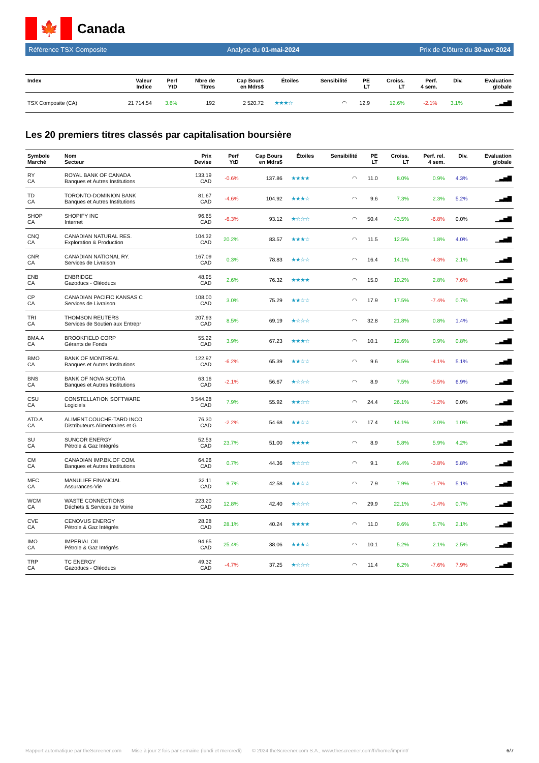🍁
Canada
Référence TSX Composite Analyse du 01-mai-2024 Prix de Clôture du 30-avr-2024
| Index | Valeur Indice | Perf YtD | Nbre de Titres | Cap Bours en Mdrs$ | Étoiles | Sensibilité | PE LT | Croiss. LT | Perf. 4 sem. | Div. | Evaluation globale |
| --- | --- | --- | --- | --- | --- | --- | --- | --- | --- | --- | --- |
| TSX Composite (CA) | 21 714.54 | 3.6% | 192 | 2 520.72 | ★★★☆ | ◠ | 12.9 | 12.6% | -2.1% | 3.1% | ▁▃▅▇ |
Les 20 premiers titres classés par capitalisation boursière
| Symbole Marché | Nom Secteur | Prix Devise | Perf YtD | Cap Bours en Mdrs$ | Étoiles | Sensibilité | PE LT | Croiss. LT | Perf. rel. 4 sem. | Div. | Evaluation globale |
| --- | --- | --- | --- | --- | --- | --- | --- | --- | --- | --- | --- |
| RY CA | ROYAL BANK OF CANADA Banques et Autres Institutions | 133.19 CAD | -0.6% | 137.86 | ★★★★ | ◠ | 11.0 | 8.0% | 0.9% | 4.3% | ▁▃▅▇ |
| TD CA | TORONTO-DOMINION BANK Banques et Autres Institutions | 81.67 CAD | -4.6% | 104.92 | ★★★☆ | ◠ | 9.6 | 7.3% | 2.3% | 5.2% | ▁▃▅▇ |
| SHOP CA | SHOPIFY INC Internet | 96.65 CAD | -6.3% | 93.12 | ★☆☆☆ | ◠ | 50.4 | 43.5% | -6.8% | 0.0% | ▁▃▅▇ |
| CNQ CA | CANADIAN NATURAL RES. Exploration & Production | 104.32 CAD | 20.2% | 83.57 | ★★★☆ | ◠ | 11.5 | 12.5% | 1.8% | 4.0% | ▁▃▅▇ |
| CNR CA | CANADIAN NATIONAL RY. Services de Livraison | 167.09 CAD | 0.3% | 78.83 | ★★☆☆ | ◠ | 16.4 | 14.1% | -4.3% | 2.1% | ▁▃▅▇ |
| ENB CA | ENBRIDGE Gazoducs - Oléoducs | 48.95 CAD | 2.6% | 76.32 | ★★★★ | ◠ | 15.0 | 10.2% | 2.8% | 7.6% | ▁▃▅▇ |
| CP CA | CANADIAN PACIFIC KANSAS C Services de Livraison | 108.00 CAD | 3.0% | 75.29 | ★★☆☆ | ◠ | 17.9 | 17.5% | -7.4% | 0.7% | ▁▃▅▇ |
| TRI CA | THOMSON REUTERS Services de Soutien aux Entrepr | 207.93 CAD | 8.5% | 69.19 | ★☆☆☆ | ◠ | 32.8 | 21.8% | 0.8% | 1.4% | ▁▃▅▇ |
| BMA.A CA | BROOKFIELD CORP Gérants de Fonds | 55.22 CAD | 3.9% | 67.23 | ★★★☆ | ◠ | 10.1 | 12.6% | 0.9% | 0.8% | ▁▃▅▇ |
| BMO CA | BANK OF MONTREAL Banques et Autres Institutions | 122.97 CAD | -6.2% | 65.39 | ★★☆☆ | ◠ | 9.6 | 8.5% | -4.1% | 5.1% | ▁▃▅▇ |
| BNS CA | BANK OF NOVA SCOTIA Banques et Autres Institutions | 63.16 CAD | -2.1% | 56.67 | ★☆☆☆ | ◠ | 8.9 | 7.5% | -5.5% | 6.9% | ▁▃▅▇ |
| CSU CA | CONSTELLATION SOFTWARE Logiciels | 3 544.28 CAD | 7.9% | 55.92 | ★★☆☆ | ◠ | 24.4 | 26.1% | -1.2% | 0.0% | ▁▃▅▇ |
| ATD.A CA | ALIMENT.COUCHE-TARD INCO Distributeurs Alimentaires et G | 76.30 CAD | -2.2% | 54.68 | ★★☆☆ | ◠ | 17.4 | 14.1% | 3.0% | 1.0% | ▁▃▅▇ |
| SU CA | SUNCOR ENERGY Pétrole & Gaz Intégrés | 52.53 CAD | 23.7% | 51.00 | ★★★★ | ◠ | 8.9 | 5.8% | 5.9% | 4.2% | ▁▃▅▇ |
| CM CA | CANADIAN IMP.BK.OF COM. Banques et Autres Institutions | 64.26 CAD | 0.7% | 44.36 | ★☆☆☆ | ◠ | 9.1 | 6.4% | -3.8% | 5.8% | ▁▃▅▇ |
| MFC CA | MANULIFE FINANCIAL Assurances-Vie | 32.11 CAD | 9.7% | 42.58 | ★★☆☆ | ◠ | 7.9 | 7.9% | -1.7% | 5.1% | ▁▃▅▇ |
| WCM CA | WASTE CONNECTIONS Déchets & Services de Voirie | 223.20 CAD | 12.8% | 42.40 | ★☆☆☆ | ◠ | 29.9 | 22.1% | -1.4% | 0.7% | ▁▃▅▇ |
| CVE CA | CENOVUS ENERGY Pétrole & Gaz Intégrés | 28.28 CAD | 28.1% | 40.24 | ★★★★ | ◠ | 11.0 | 9.6% | 5.7% | 2.1% | ▁▃▅▇ |
| IMO CA | IMPERIAL OIL Pétrole & Gaz Intégrés | 94.65 CAD | 25.4% | 38.06 | ★★★☆ | ◠ | 10.1 | 5.2% | 2.1% | 2.5% | ▁▃▅▇ |
| TRP CA | TC ENERGY Gazoducs - Oléoducs | 49.32 CAD | -4.7% | 37.25 | ★☆☆☆ | ◠ | 11.4 | 6.2% | -7.6% | 7.9% | ▁▃▅▇ |
Rapport automatique par theScreener.com Mise à jour 2 fois par semaine (lundi et mercredi) © 2024 theScreener.com S.A., www.thescreener.com/fr/home/imprint/ 6/7